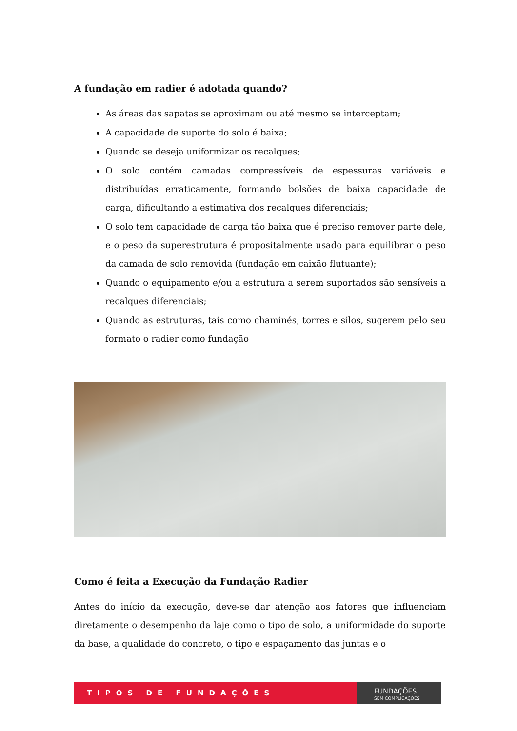A fundação em radier é adotada quando?
As áreas das sapatas se aproximam ou até mesmo se interceptam;
A capacidade de suporte do solo é baixa;
Quando se deseja uniformizar os recalques;
O solo contém camadas compressíveis de espessuras variáveis e distribuídas erraticamente, formando bolsões de baixa capacidade de carga, dificultando a estimativa dos recalques diferenciais;
O solo tem capacidade de carga tão baixa que é preciso remover parte dele, e o peso da superestrutura é propositalmente usado para equilibrar o peso da camada de solo removida (fundação em caixão flutuante);
Quando o equipamento e/ou a estrutura a serem suportados são sensíveis a recalques diferenciais;
Quando as estruturas, tais como chaminés, torres e silos, sugerem pelo seu formato o radier como fundação
Como é feita a Execução da Fundação Radier
Antes do início da execução, deve-se dar atenção aos fatores que influenciam diretamente o desempenho da laje como o tipo de solo, a uniformidade do suporte da base, a qualidade do concreto, o tipo e espaçamento das juntas e o
TIPOS DE FUNDAÇÕES
FUNDAÇÕES
SEM COMPLICAÇÕES